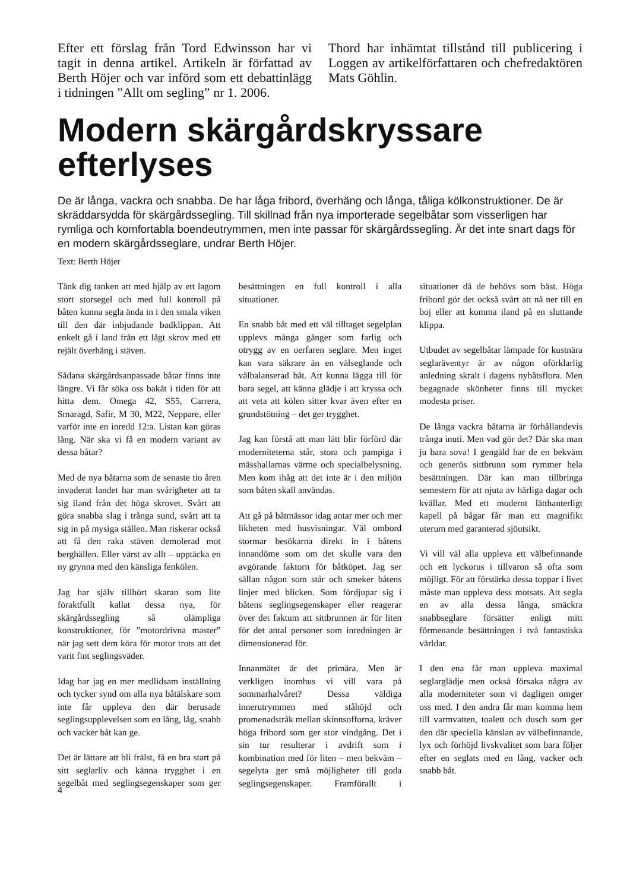Efter ett förslag från Tord Edwinsson har vi tagit in denna artikel. Artikeln är författad av Berth Höjer och var införd som ett debattinlägg i tidningen ”Allt om segling” nr 1. 2006.
Thord har inhämtat tillstånd till publicering i Loggen av artikelförfattaren och chefredaktören Mats Göhlin.
Modern skärgårdskryssare efterlyses
De är långa, vackra och snabba. De har låga fribord, överhäng och långa, tåliga kölkonstruktioner. De är skräddarsydda för skärgårdssegling. Till skillnad från nya importerade segelbåtar som visserligen har rymliga och komfortabla boendeutrymmen, men inte passar för skärgårdssegling. Är det inte snart dags för en modern skärgårdsseglare, undrar Berth Höjer.
Text: Berth Höjer
Tänk dig tanken att med hjälp av ett lagom stort storsegel och med full kontroll på båten kunna segla ända in i den smala viken till den där inbjudande badklippan. Att enkelt gå i land från ett lågt skrov med ett rejält överhäng i stäven.
Sådana skärgårdsanpassade båtar finns inte längre. Vi får söka oss bakåt i tiden för att hitta dem. Omega 42, S55, Carrera, Smaragd, Safir, M 30, M22, Neppare, eller varför inte en inredd 12:a. Listan kan göras lång. När ska vi få en modern variant av dessa båtar?
Med de nya båtarna som de senaste tio åren invaderat landet har man svårigheter att ta sig iland från det höga skrovet. Svårt att göra snabba slag i trånga sund, svårt att ta sig in på mysiga ställen. Man riskerar också att få den raka stäven demolerad mot berghällen. Eller värst av allt – upptäcka en ny grynna med den känsliga fenkölen.
Jag har själv tillhört skaran som lite föraktfullt kallat dessa nya, för skärgårdssegling så olämpliga konstruktioner, för ”motordrivna master” när jag sett dem köra för motor trots att det varit fint seglingsväder.
Idag har jag en mer medlidsam inställning och tycker synd om alla nya båtälskare som inte får uppleva den där berusade seglingsupplevelsen som en lång, låg, snabb och vacker båt kan ge.
Det är lättare att bli frälst, få en bra start på sitt seglarliv och känna trygghet i en segelbåt med seglingsegenskaper som ger besättningen en full kontroll i alla situationer.
En snabb båt med ett väl tilltaget segelplan upplevs många gånger som farlig och otrygg av en oerfaren seglare. Men inget kan vara säkrare än en välseglande och välbalanserad båt. Att kunna lägga till för bara segel, att känna glädje i att kryssa och att veta att kölen sitter kvar även efter en grundstötning – det ger trygghet.
Jag kan förstå att man lätt blir förförd där moderniteterna står, stora och pampiga i mässhallarnas värme och specialbelysning. Men kom ihåg att det inte är i den miljön som båten skall användas.
Att gå på båtmässor idag antar mer och mer likheten med husvisningar. Väl ombord stormar besökarna direkt in i båtens innandöme som om det skulle vara den avgörande faktorn för båtköpet. Jag ser sällan någon som står och smeker båtens linjer med blicken. Som fördjupar sig i båtens seglingsegenskaper eller reagerar över det faktum att sittbrunnen är för liten för det antal personer som inredningen är dimensionerad för.
Innanmätet är det primära. Men är verkligen inomhus vi vill vara på sommarhalvåret? Dessa väldiga innerutrymmen med ståhöjd och promenadstråk mellan skinnsofforna, kräver höga fribord som ger stor vindgång. Det i sin tur resulterar i avdrift som i kombination med för liten – men bekväm – segelyta ger små möjligheter till goda seglingsegenskaper. Framförallt i situationer då de behövs som bäst. Höga fribord gör det också svårt att nå ner till en boj eller att komma iland på en sluttande klippa.
Utbudet av segelbåtar lämpade för kustnära seglaräventyr är av någon oförklarlig anledning skralt i dagens nybåtsflora. Men begagnade skönheter finns till mycket modesta priser.
De långa vackra båtarna är förhållandevis trånga inuti. Men vad gör det? Där ska man ju bara sova! I gengäld har de en bekväm och generös sittbrunn som rymmer hela besättningen. Där kan man tillbringa semestern för att njuta av härliga dagar och kvällar. Med ett modernt lätthanterligt kapell på bågar får man ett magnifikt uterum med garanterad sjöutsikt.
Vi vill väl alla uppleva ett välbefinnande och ett lyckorus i tillvaron så ofta som möjligt. För att förstärka dessa toppar i livet måste man uppleva dess motsats. Att segla en av alla dessa långa, smäckra snabbseglare försätter enligt mitt förmenande besättningen i två fantastiska världar.
I den ena får man uppleva maximal seglarglädje men också försaka några av alla moderniteter som vi dagligen omger oss med. I den andra får man komma hem till varmvatten, toalett och dusch som ger den där speciella känslan av välbefinnande, lyx och förhöjd livskvalitet som bara följer efter en seglats med en lång, vacker och snabb båt.
4